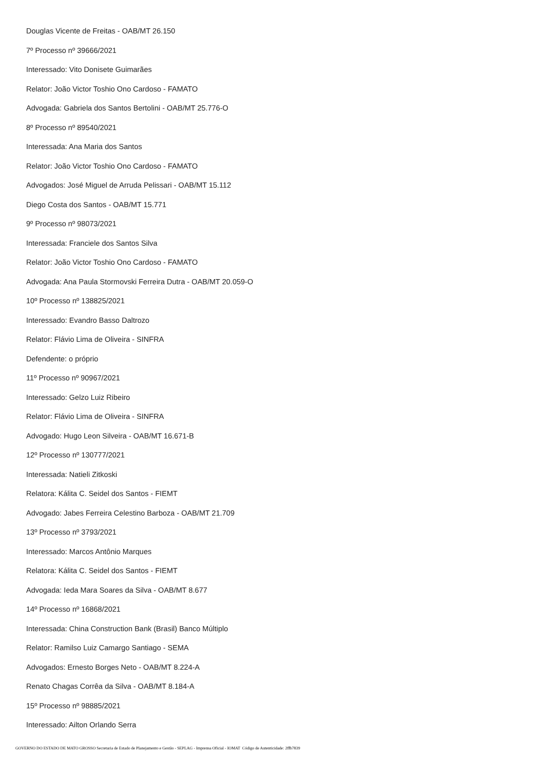Douglas Vicente de Freitas - OAB/MT 26.150
7º Processo nº 39666/2021
Interessado: Vito Donisete Guimarães
Relator: João Victor Toshio Ono Cardoso - FAMATO
Advogada: Gabriela dos Santos Bertolini - OAB/MT 25.776-O
8º Processo nº 89540/2021
Interessada: Ana Maria dos Santos
Relator: João Victor Toshio Ono Cardoso - FAMATO
Advogados: José Miguel de Arruda Pelissari - OAB/MT 15.112
Diego Costa dos Santos - OAB/MT 15.771
9º Processo nº 98073/2021
Interessada: Franciele dos Santos Silva
Relator: João Victor Toshio Ono Cardoso - FAMATO
Advogada: Ana Paula Stormovski Ferreira Dutra - OAB/MT 20.059-O
10º Processo nº 138825/2021
Interessado: Evandro Basso Daltrozo
Relator: Flávio Lima de Oliveira - SINFRA
Defendente: o próprio
11º Processo nº 90967/2021
Interessado: Gelzo Luiz Ribeiro
Relator: Flávio Lima de Oliveira - SINFRA
Advogado: Hugo Leon Silveira - OAB/MT 16.671-B
12º Processo nº 130777/2021
Interessada: Natieli Zitkoski
Relatora: Kálita C. Seidel dos Santos - FIEMT
Advogado: Jabes Ferreira Celestino Barboza - OAB/MT 21.709
13º Processo nº 3793/2021
Interessado: Marcos Antônio Marques
Relatora: Kálita C. Seidel dos Santos - FIEMT
Advogada: Ieda Mara Soares da Silva - OAB/MT 8.677
14º Processo nº 16868/2021
Interessada: China Construction Bank (Brasil) Banco Múltiplo
Relator: Ramilso Luiz Camargo Santiago - SEMA
Advogados: Ernesto Borges Neto - OAB/MT 8.224-A
Renato Chagas Corrêa da Silva - OAB/MT 8.184-A
15º Processo nº 98885/2021
Interessado: Ailton Orlando Serra
GOVERNO DO ESTADO DE MATO GROSSO Secretaria de Estado de Planejamento e Gestão - SEPLAG - Imprensa Oficial - IOMAT Código de Autenticidade: 2ffb7839